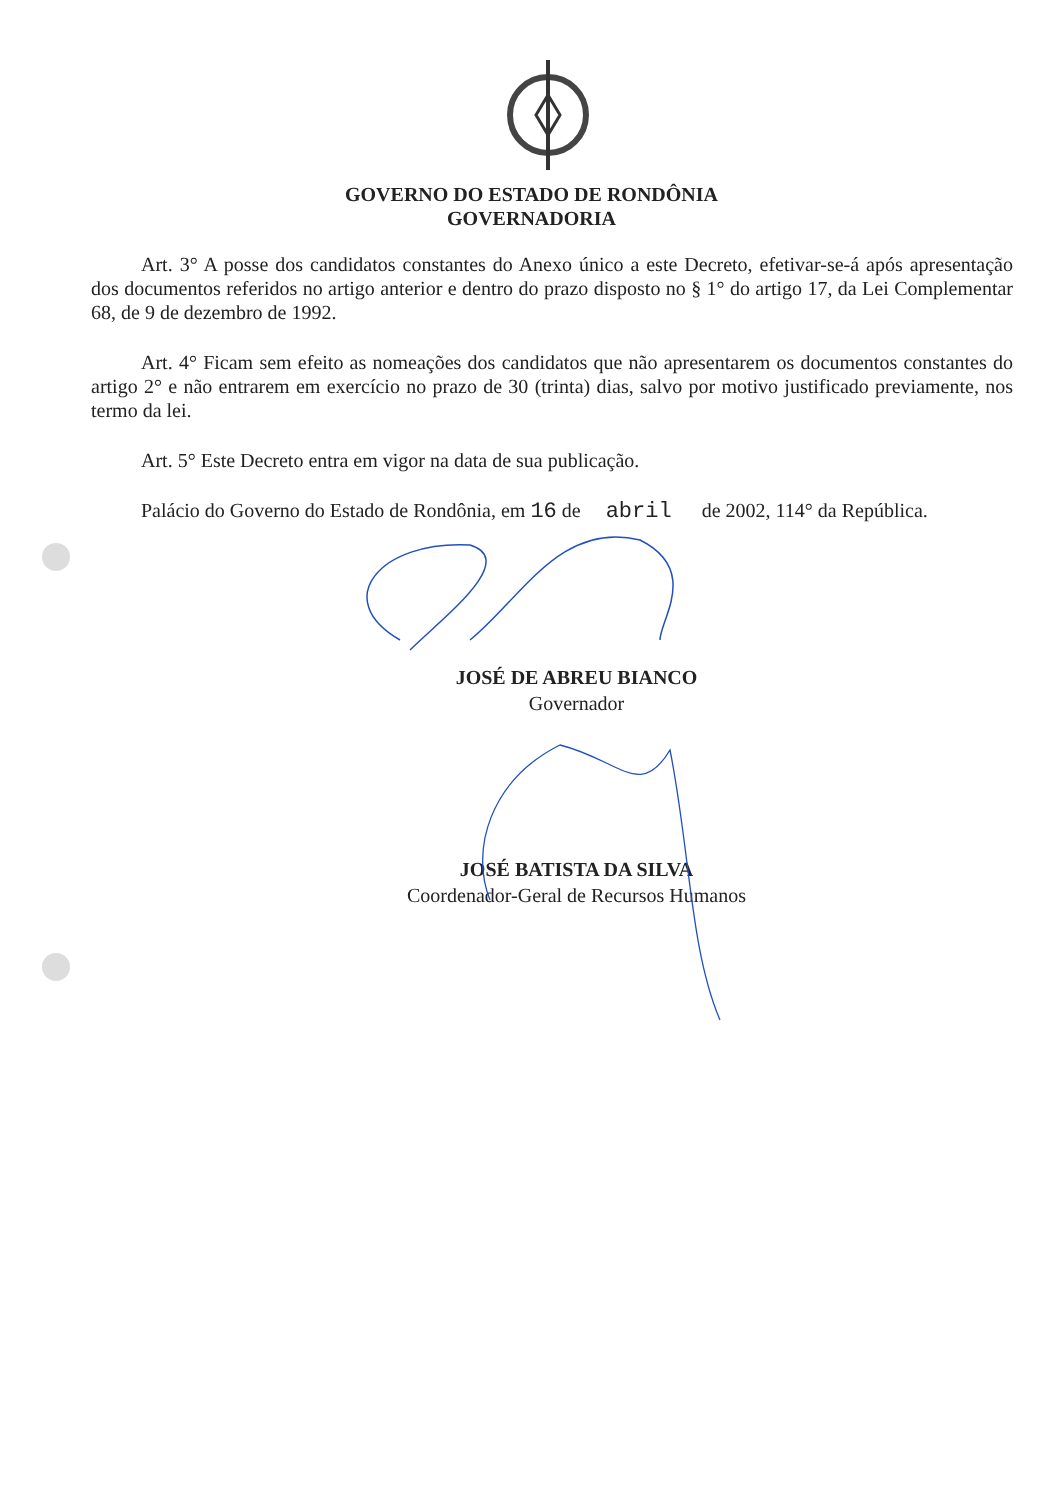GOVERNO DO ESTADO DE RONDÔNIA
GOVERNADORIA
Art. 3° A posse dos candidatos constantes do Anexo único a este Decreto, efetivar-se-á após apresentação dos documentos referidos no artigo anterior e dentro do prazo disposto no § 1° do artigo 17, da Lei Complementar 68, de 9 de dezembro de 1992.
Art. 4° Ficam sem efeito as nomeações dos candidatos que não apresentarem os documentos constantes do artigo 2° e não entrarem em exercício no prazo de 30 (trinta) dias, salvo por motivo justificado previamente, nos termo da lei.
Art. 5° Este Decreto entra em vigor na data de sua publicação.
Palácio do Governo do Estado de Rondônia, em 16 de abril de 2002, 114° da República.
JOSÉ DE ABREU BIANCO
Governador
JOSÉ BATISTA DA SILVA
Coordenador-Geral de Recursos Humanos